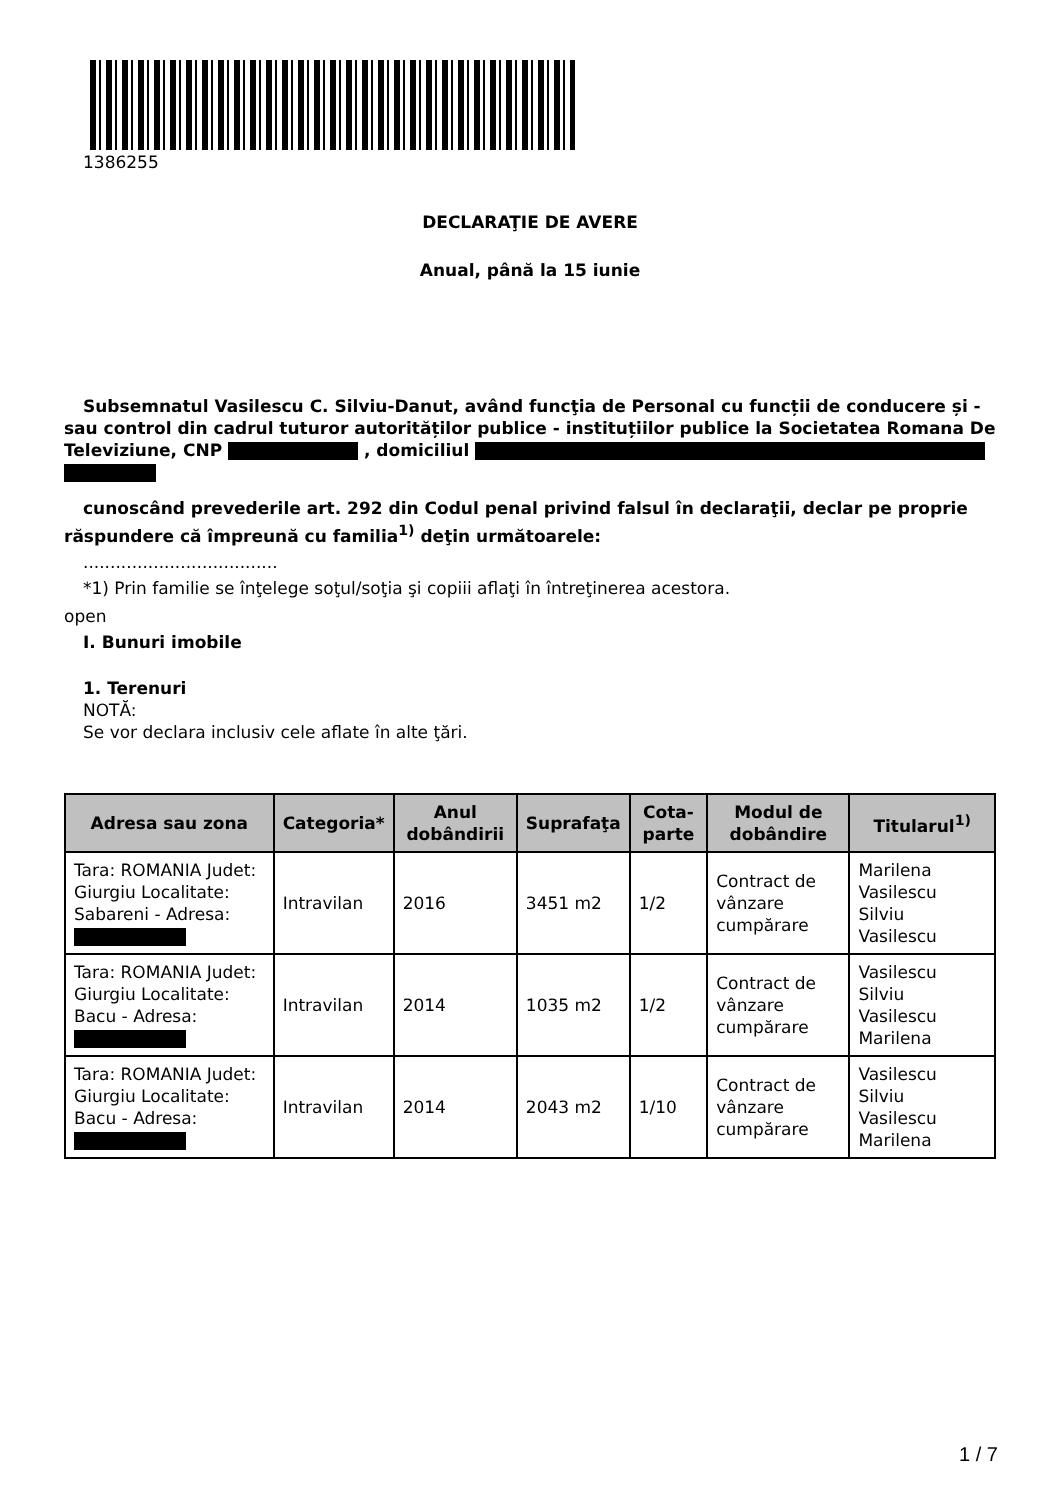1386255
DECLARAŢIE DE AVERE
Anual, până la 15 iunie
Subsemnatul Vasilescu C. Silviu-Danut, având funcţia de Personal cu funcții de conducere și - sau control din cadrul tuturor autorităților publice - instituțiilor publice la Societatea Romana De Televiziune, CNP , domiciliul
cunoscând prevederile art. 292 din Codul penal privind falsul în declaraţii, declar pe proprie
răspundere că împreună cu familia<sup>1)</sup> deţin următoarele:
....................................
*1) Prin familie se înţelege soţul/soţia şi copiii aflaţi în întreţinerea acestora.
open
I. Bunuri imobile
1. Terenuri
NOTĂ:
Se vor declara inclusiv cele aflate în alte ţări.
| Adresa sau zona | Categoria* | Anul dobândirii | Suprafaţa | Cota-parte | Modul de dobândire | Titularul<sup>1)</sup> |
| --- | --- | --- | --- | --- | --- | --- |
| Tara: ROMANIA Judet: Giurgiu Localitate: Sabareni - Adresa: | Intravilan | 2016 | 3451 m2 | 1/2 | Contract de vânzare cumpărare | Marilena Vasilescu Silviu Vasilescu |
| Tara: ROMANIA Judet: Giurgiu Localitate: Bacu - Adresa: | Intravilan | 2014 | 1035 m2 | 1/2 | Contract de vânzare cumpărare | Vasilescu Silviu Vasilescu Marilena |
| Tara: ROMANIA Judet: Giurgiu Localitate: Bacu - Adresa: | Intravilan | 2014 | 2043 m2 | 1/10 | Contract de vânzare cumpărare | Vasilescu Silviu Vasilescu Marilena |
1 / 7